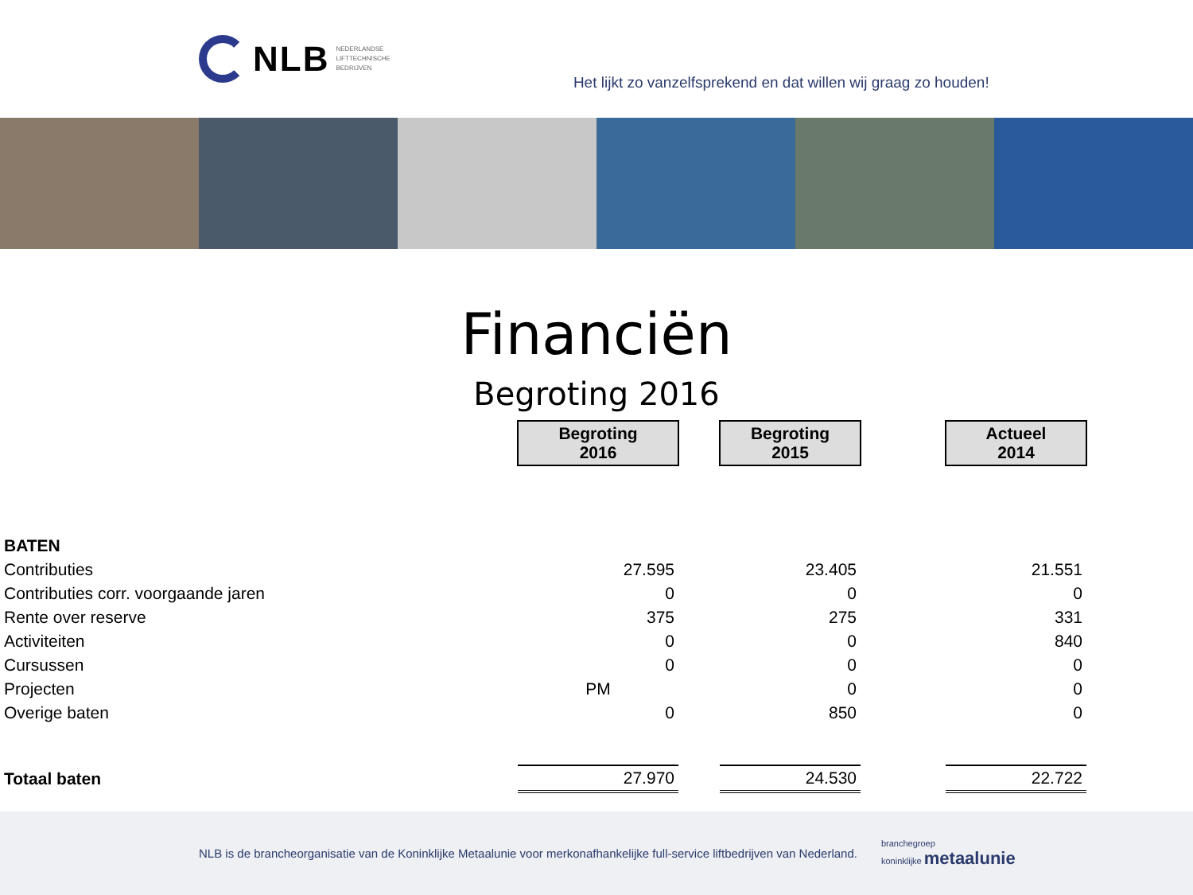NLB NEDERLANDSE
LIFTTECHNISCHE
BEDRIJVEN
Het lijkt zo vanzelfsprekend en dat willen wij graag zo houden!
Financiën
Begroting 2016
| | Begroting 2016 | | Begroting 2015 | | Actueel 2014 |
| --- | --- | --- | --- | --- | --- |
| BATEN | | | | | |
| Contributies | 27.595 | | 23.405 | | 21.551 |
| Contributies corr. voorgaande jaren | 0 | | 0 | | 0 |
| Rente over reserve | 375 | | 275 | | 331 |
| Activiteiten | 0 | | 0 | | 840 |
| Cursussen | 0 | | 0 | | 0 |
| Projecten | PM | | 0 | | 0 |
| Overige baten | 0 | | 850 | | 0 |
| Totaal baten | 27.970 | | 24.530 | | 22.722 |
NLB is de brancheorganisatie van de Koninklijke Metaalunie voor merkonafhankelijke full-service liftbedrijven van Nederland. branchegroep
koninklijke metaalunie